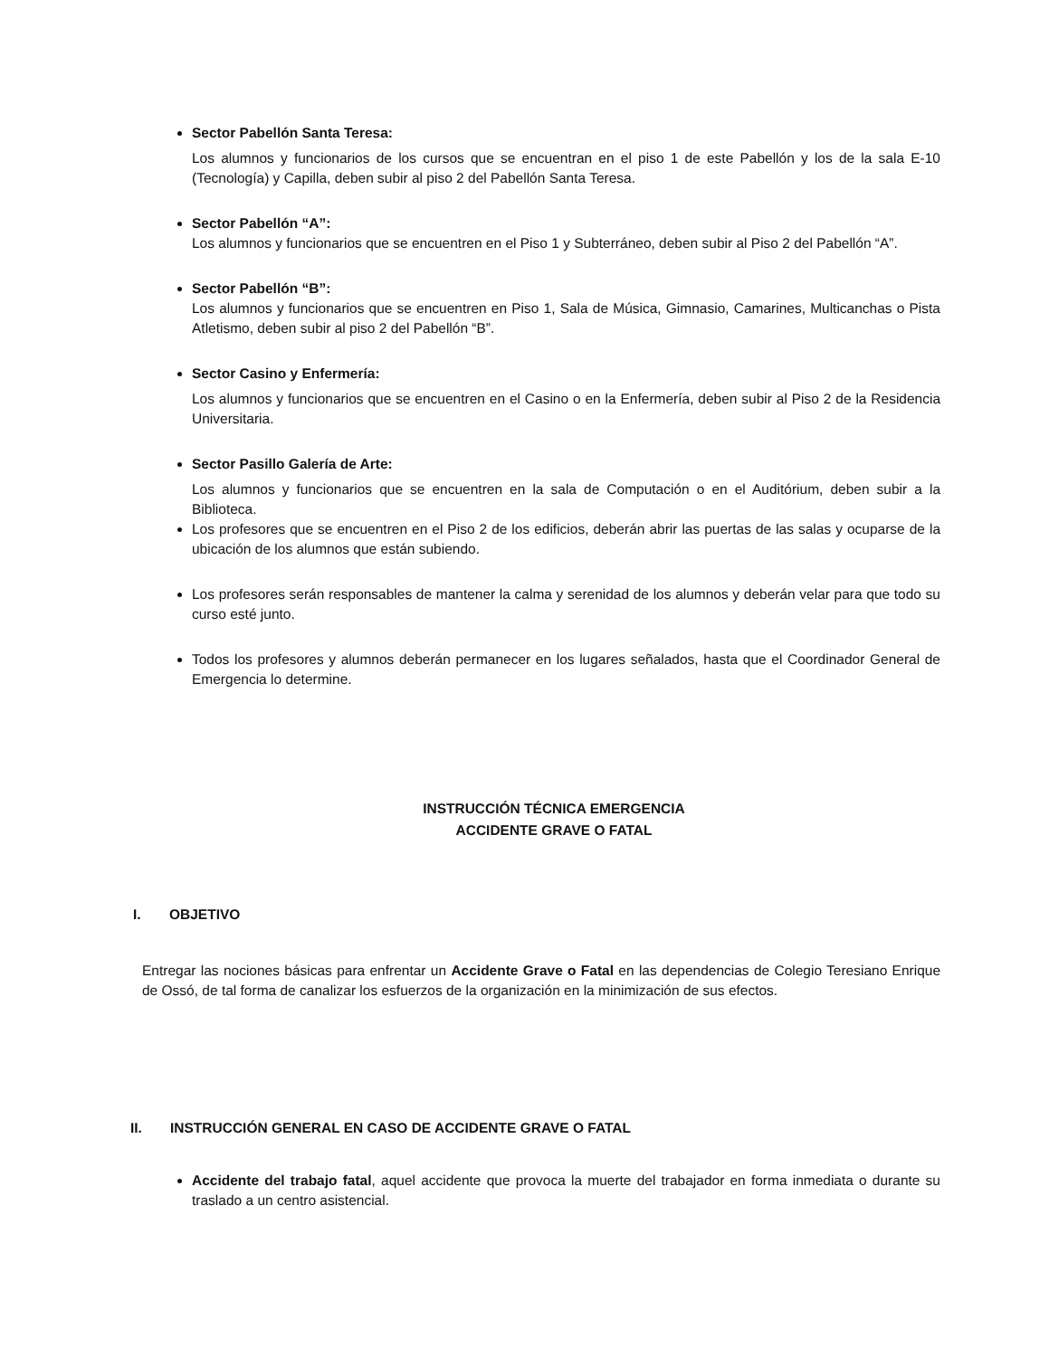Sector Pabellón Santa Teresa:
Los alumnos y funcionarios de los cursos que se encuentran en el piso 1 de este Pabellón y los de la sala E-10 (Tecnología) y Capilla, deben subir al piso 2 del Pabellón Santa Teresa.
Sector Pabellón “A”:
Los alumnos y funcionarios que se encuentren en el Piso 1 y Subterráneo, deben subir al Piso 2 del Pabellón “A”.
Sector Pabellón “B”:
Los alumnos y funcionarios que se encuentren en Piso 1, Sala de Música, Gimnasio, Camarines, Multicanchas o Pista Atletismo, deben subir al piso 2 del Pabellón “B”.
Sector Casino y Enfermería:
Los alumnos y funcionarios que se encuentren en el Casino o en la Enfermería, deben subir al Piso 2 de la Residencia Universitaria.
Sector Pasillo Galería de Arte:
Los alumnos y funcionarios que se encuentren en la sala de Computación o en el Auditórium, deben subir a la Biblioteca.
Los profesores que se encuentren en el Piso 2 de los edificios, deberán abrir las puertas de las salas y ocuparse de la ubicación de los alumnos que están subiendo.
Los profesores serán responsables de mantener la calma y serenidad de los alumnos y deberán velar para que todo su curso esté junto.
Todos los profesores y alumnos deberán permanecer en los lugares señalados, hasta que el Coordinador General de Emergencia lo determine.
INSTRUCCIÓN TÉCNICA EMERGENCIA
ACCIDENTE GRAVE O FATAL
I. OBJETIVO
Entregar las nociones básicas para enfrentar un Accidente Grave o Fatal en las dependencias de Colegio Teresiano Enrique de Ossó, de tal forma de canalizar los esfuerzos de la organización en la minimización de sus efectos.
II. INSTRUCCIÓN GENERAL EN CASO DE ACCIDENTE GRAVE O FATAL
Accidente del trabajo fatal, aquel accidente que provoca la muerte del trabajador en forma inmediata o durante su traslado a un centro asistencial.